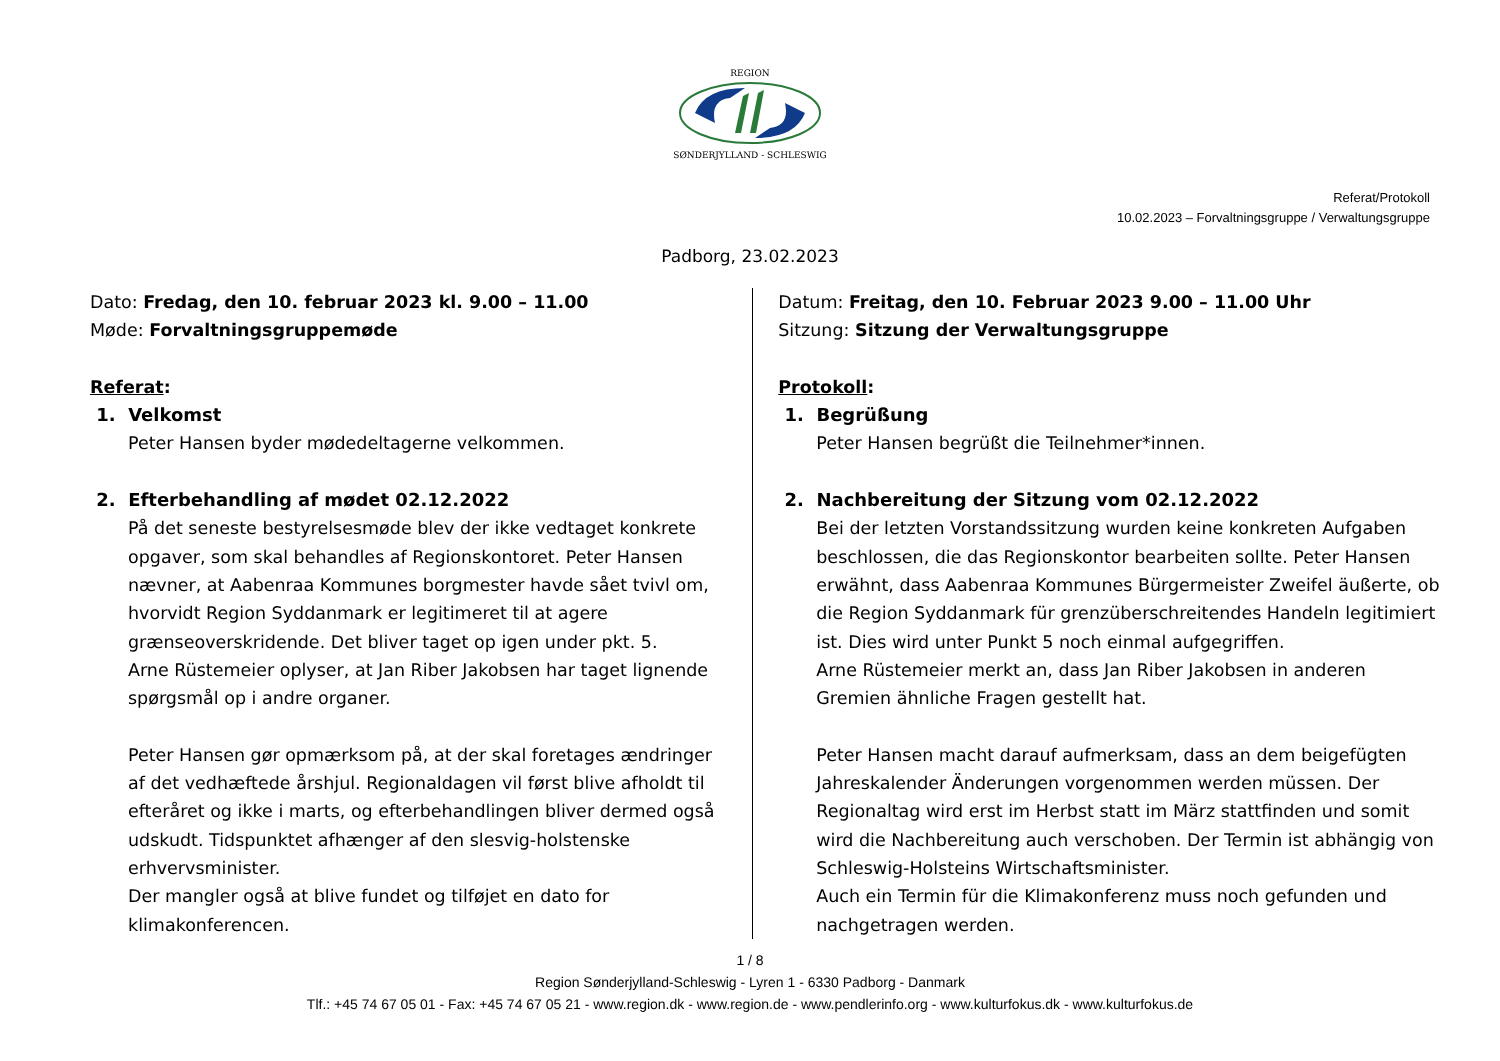REGION
SØNDERJYLLAND - SCHLESWIG
Referat/Protokoll
10.02.2023 – Forvaltningsgruppe / Verwaltungsgruppe
Padborg, 23.02.2023
Dato: Fredag, den 10. februar 2023 kl. 9.00 – 11.00
Møde: Forvaltningsgruppemøde
Referat:
1. Velkomst
Peter Hansen byder mødedeltagerne velkommen.
2. Efterbehandling af mødet 02.12.2022
På det seneste bestyrelsesmøde blev der ikke vedtaget konkrete opgaver, som skal behandles af Regionskontoret. Peter Hansen nævner, at Aabenraa Kommunes borgmester havde sået tvivl om, hvorvidt Region Syddanmark er legitimeret til at agere grænseoverskridende. Det bliver taget op igen under pkt. 5.
Arne Rüstemeier oplyser, at Jan Riber Jakobsen har taget lignende spørgsmål op i andre organer.
Peter Hansen gør opmærksom på, at der skal foretages ændringer af det vedhæftede årshjul. Regionaldagen vil først blive afholdt til efteråret og ikke i marts, og efterbehandlingen bliver dermed også udskudt. Tidspunktet afhænger af den slesvig-holstenske erhvervsminister.
Der mangler også at blive fundet og tilføjet en dato for klimakonferencen.
Datum: Freitag, den 10. Februar 2023 9.00 – 11.00 Uhr
Sitzung: Sitzung der Verwaltungsgruppe
Protokoll:
1. Begrüßung
Peter Hansen begrüßt die Teilnehmer*innen.
2. Nachbereitung der Sitzung vom 02.12.2022
Bei der letzten Vorstandssitzung wurden keine konkreten Aufgaben beschlossen, die das Regionskontor bearbeiten sollte. Peter Hansen erwähnt, dass Aabenraa Kommunes Bürgermeister Zweifel äußerte, ob die Region Syddanmark für grenzüberschreitendes Handeln legitimiert ist. Dies wird unter Punkt 5 noch einmal aufgegriffen.
Arne Rüstemeier merkt an, dass Jan Riber Jakobsen in anderen Gremien ähnliche Fragen gestellt hat.
Peter Hansen macht darauf aufmerksam, dass an dem beigefügten Jahreskalender Änderungen vorgenommen werden müssen. Der Regionaltag wird erst im Herbst statt im März stattfinden und somit wird die Nachbereitung auch verschoben. Der Termin ist abhängig von Schleswig-Holsteins Wirtschaftsminister.
Auch ein Termin für die Klimakonferenz muss noch gefunden und nachgetragen werden.
1 / 8
Region Sønderjylland-Schleswig - Lyren 1 - 6330 Padborg - Danmark
Tlf.: +45 74 67 05 01 - Fax: +45 74 67 05 21 - www.region.dk - www.region.de - www.pendlerinfo.org - www.kulturfokus.dk - www.kulturfokus.de